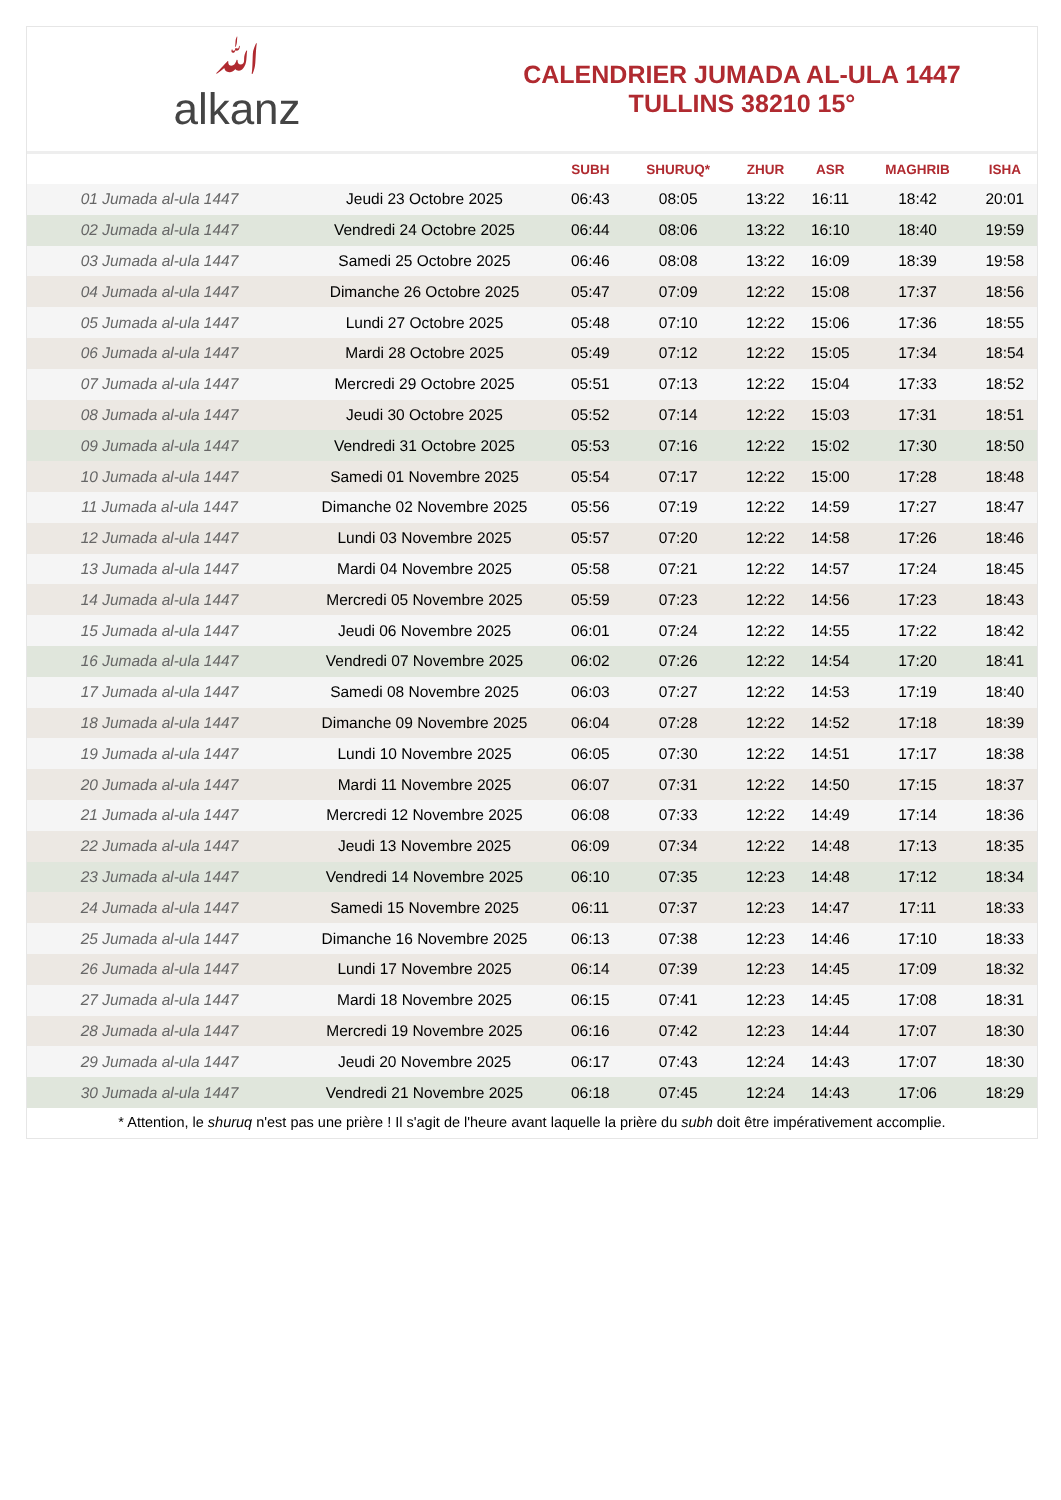ﷲalkanz
CALENDRIER JUMADA AL-ULA 1447
TULLINS 38210 15°
| | | SUBH | SHURUQ* | ZHUR | ASR | MAGHRIB | ISHA |
| --- | --- | --- | --- | --- | --- | --- | --- |
| 01 Jumada al-ula 1447 | Jeudi 23 Octobre 2025 | 06:43 | 08:05 | 13:22 | 16:11 | 18:42 | 20:01 |
| 02 Jumada al-ula 1447 | Vendredi 24 Octobre 2025 | 06:44 | 08:06 | 13:22 | 16:10 | 18:40 | 19:59 |
| 03 Jumada al-ula 1447 | Samedi 25 Octobre 2025 | 06:46 | 08:08 | 13:22 | 16:09 | 18:39 | 19:58 |
| 04 Jumada al-ula 1447 | Dimanche 26 Octobre 2025 | 05:47 | 07:09 | 12:22 | 15:08 | 17:37 | 18:56 |
| 05 Jumada al-ula 1447 | Lundi 27 Octobre 2025 | 05:48 | 07:10 | 12:22 | 15:06 | 17:36 | 18:55 |
| 06 Jumada al-ula 1447 | Mardi 28 Octobre 2025 | 05:49 | 07:12 | 12:22 | 15:05 | 17:34 | 18:54 |
| 07 Jumada al-ula 1447 | Mercredi 29 Octobre 2025 | 05:51 | 07:13 | 12:22 | 15:04 | 17:33 | 18:52 |
| 08 Jumada al-ula 1447 | Jeudi 30 Octobre 2025 | 05:52 | 07:14 | 12:22 | 15:03 | 17:31 | 18:51 |
| 09 Jumada al-ula 1447 | Vendredi 31 Octobre 2025 | 05:53 | 07:16 | 12:22 | 15:02 | 17:30 | 18:50 |
| 10 Jumada al-ula 1447 | Samedi 01 Novembre 2025 | 05:54 | 07:17 | 12:22 | 15:00 | 17:28 | 18:48 |
| 11 Jumada al-ula 1447 | Dimanche 02 Novembre 2025 | 05:56 | 07:19 | 12:22 | 14:59 | 17:27 | 18:47 |
| 12 Jumada al-ula 1447 | Lundi 03 Novembre 2025 | 05:57 | 07:20 | 12:22 | 14:58 | 17:26 | 18:46 |
| 13 Jumada al-ula 1447 | Mardi 04 Novembre 2025 | 05:58 | 07:21 | 12:22 | 14:57 | 17:24 | 18:45 |
| 14 Jumada al-ula 1447 | Mercredi 05 Novembre 2025 | 05:59 | 07:23 | 12:22 | 14:56 | 17:23 | 18:43 |
| 15 Jumada al-ula 1447 | Jeudi 06 Novembre 2025 | 06:01 | 07:24 | 12:22 | 14:55 | 17:22 | 18:42 |
| 16 Jumada al-ula 1447 | Vendredi 07 Novembre 2025 | 06:02 | 07:26 | 12:22 | 14:54 | 17:20 | 18:41 |
| 17 Jumada al-ula 1447 | Samedi 08 Novembre 2025 | 06:03 | 07:27 | 12:22 | 14:53 | 17:19 | 18:40 |
| 18 Jumada al-ula 1447 | Dimanche 09 Novembre 2025 | 06:04 | 07:28 | 12:22 | 14:52 | 17:18 | 18:39 |
| 19 Jumada al-ula 1447 | Lundi 10 Novembre 2025 | 06:05 | 07:30 | 12:22 | 14:51 | 17:17 | 18:38 |
| 20 Jumada al-ula 1447 | Mardi 11 Novembre 2025 | 06:07 | 07:31 | 12:22 | 14:50 | 17:15 | 18:37 |
| 21 Jumada al-ula 1447 | Mercredi 12 Novembre 2025 | 06:08 | 07:33 | 12:22 | 14:49 | 17:14 | 18:36 |
| 22 Jumada al-ula 1447 | Jeudi 13 Novembre 2025 | 06:09 | 07:34 | 12:22 | 14:48 | 17:13 | 18:35 |
| 23 Jumada al-ula 1447 | Vendredi 14 Novembre 2025 | 06:10 | 07:35 | 12:23 | 14:48 | 17:12 | 18:34 |
| 24 Jumada al-ula 1447 | Samedi 15 Novembre 2025 | 06:11 | 07:37 | 12:23 | 14:47 | 17:11 | 18:33 |
| 25 Jumada al-ula 1447 | Dimanche 16 Novembre 2025 | 06:13 | 07:38 | 12:23 | 14:46 | 17:10 | 18:33 |
| 26 Jumada al-ula 1447 | Lundi 17 Novembre 2025 | 06:14 | 07:39 | 12:23 | 14:45 | 17:09 | 18:32 |
| 27 Jumada al-ula 1447 | Mardi 18 Novembre 2025 | 06:15 | 07:41 | 12:23 | 14:45 | 17:08 | 18:31 |
| 28 Jumada al-ula 1447 | Mercredi 19 Novembre 2025 | 06:16 | 07:42 | 12:23 | 14:44 | 17:07 | 18:30 |
| 29 Jumada al-ula 1447 | Jeudi 20 Novembre 2025 | 06:17 | 07:43 | 12:24 | 14:43 | 17:07 | 18:30 |
| 30 Jumada al-ula 1447 | Vendredi 21 Novembre 2025 | 06:18 | 07:45 | 12:24 | 14:43 | 17:06 | 18:29 |
* Attention, le shuruq n'est pas une prière ! Il s'agit de l'heure avant laquelle la prière du subh doit être impérativement accomplie.